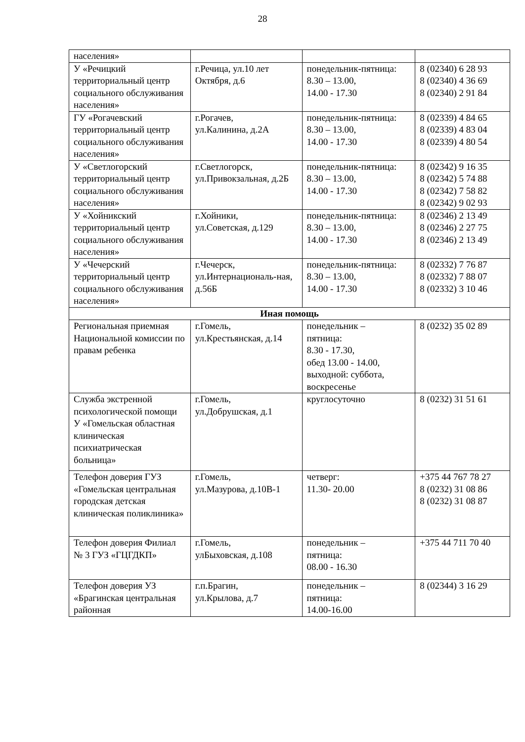28
| населения» | | | |
| У «Речицкий территориальный центр социального обслуживания населения» | г.Речица, ул.10 лет Октября, д.6 | понедельник-пятница: 8.30 – 13.00, 14.00 - 17.30 | 8 (02340) 6 28 93 8 (02340) 4 36 69 8 (02340) 2 91 84 |
| ГУ «Рогачевский территориальный центр социального обслуживания населения» | г.Рогачев, ул.Калинина, д.2А | понедельник-пятница: 8.30 – 13.00, 14.00 - 17.30 | 8 (02339) 4 84 65 8 (02339) 4 83 04 8 (02339) 4 80 54 |
| У «Светлогорский территориальный центр социального обслуживания населения» | г.Светлогорск, ул.Привокзальная, д.2Б | понедельник-пятница: 8.30 – 13.00, 14.00 - 17.30 | 8 (02342) 9 16 35 8 (02342) 5 74 88 8 (02342) 7 58 82 8 (02342) 9 02 93 |
| У «Хойникский территориальный центр социального обслуживания населения» | г.Хойники, ул.Советская, д.129 | понедельник-пятница: 8.30 – 13.00, 14.00 - 17.30 | 8 (02346) 2 13 49 8 (02346) 2 27 75 8 (02346) 2 13 49 |
| У «Чечерский территориальный центр социального обслуживания населения» | г.Чечерск, ул.Интернациональ-ная, д.56Б | понедельник-пятница: 8.30 – 13.00, 14.00 - 17.30 | 8 (02332) 7 76 87 8 (02332) 7 88 07 8 (02332) 3 10 46 |
| Иная помощь | | | |
| Региональная приемная Национальной комиссии по правам ребенка | г.Гомель, ул.Крестьянская, д.14 | понедельник – пятница: 8.30 - 17.30, обед 13.00 - 14.00, выходной: суббота, воскресенье | 8 (0232) 35 02 89 |
| Служба экстренной психологической помощи У «Гомельская областная клиническая психиатрическая больница» | г.Гомель, ул.Добрушская, д.1 | круглосуточно | 8 (0232) 31 51 61 |
| Телефон доверия ГУЗ «Гомельская центральная городская детская клиническая поликлиника» | г.Гомель, ул.Мазурова, д.10В-1 | четверг: 11.30- 20.00 | +375 44 767 78 27 8 (0232) 31 08 86 8 (0232) 31 08 87 |
| Телефон доверия Филиал № 3 ГУЗ «ГЦГДКП» | г.Гомель, улБыховская, д.108 | понедельник – пятница: 08.00 - 16.30 | +375 44 711 70 40 |
| Телефон доверия УЗ «Брагинская центральная районная | г.п.Брагин, ул.Крылова, д.7 | понедельник – пятница: 14.00-16.00 | 8 (02344) 3 16 29 |